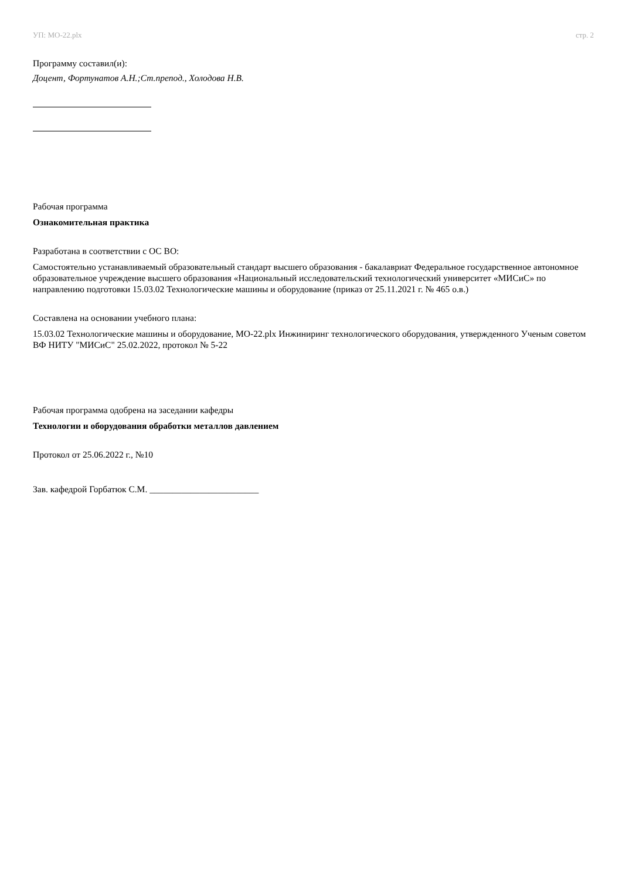УП: МО-22.plx стр. 2
Программу составил(и):
Доцент, Фортунатов А.Н.;Ст.препод., Холодова Н.В.
Рабочая программа
Ознакомительная практика
Разработана в соответствии с ОС ВО:
Самостоятельно устанавливаемый образовательный стандарт высшего образования - бакалавриат Федеральное государственное автономное образовательное учреждение высшего образования «Национальный исследовательский технологический университет «МИСиС» по направлению подготовки 15.03.02 Технологические машины и оборудование (приказ от 25.11.2021 г. № 465 о.в.)
Составлена на основании учебного плана:
15.03.02 Технологические машины и оборудование, МО-22.plx Инжиниринг технологического оборудования, утвержденного Ученым советом ВФ НИТУ "МИСиС" 25.02.2022, протокол № 5-22
Рабочая программа одобрена на заседании кафедры
Технологии и оборудования обработки металлов давлением
Протокол от 25.06.2022 г., №10
Зав. кафедрой Горбатюк С.М. ________________________